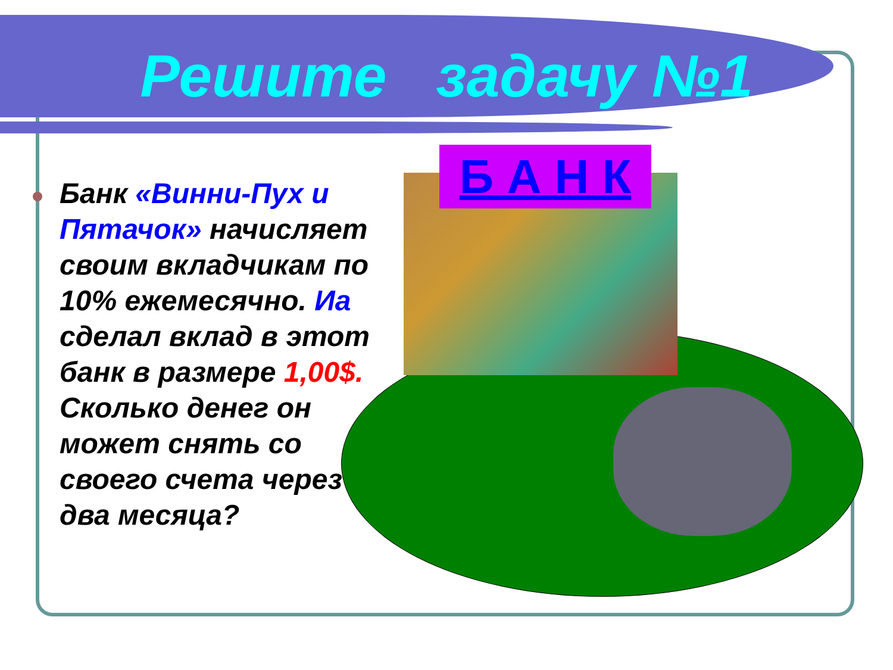Решите задачу №1
Б А Н К
Банк «Винни-Пух и Пятачок» начисляет своим вкладчикам по 10% ежемесячно. Иа сделал вклад в этот банк в размере 1,00$. Сколько денег он может снять со своего счета через два месяца?